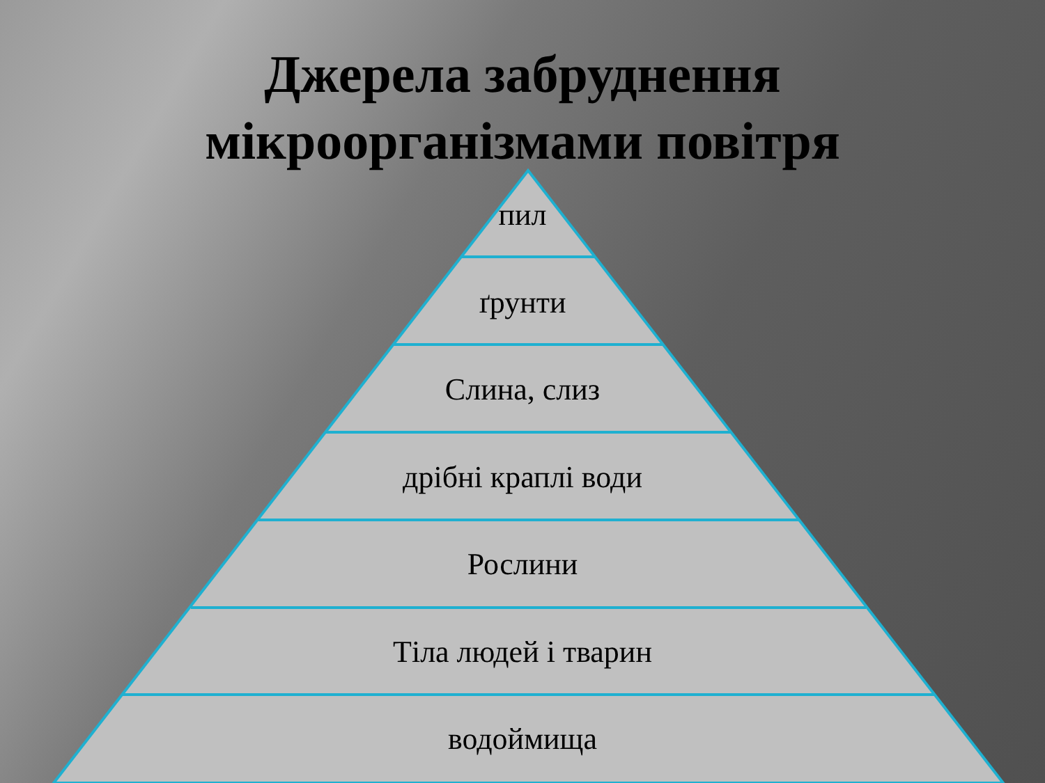Джерела забруднення
мікроорганізмами повітря
пил
ґрунти
Слина, слиз
дрібні краплі води
Рослини
Тіла людей і тварин
водоймища